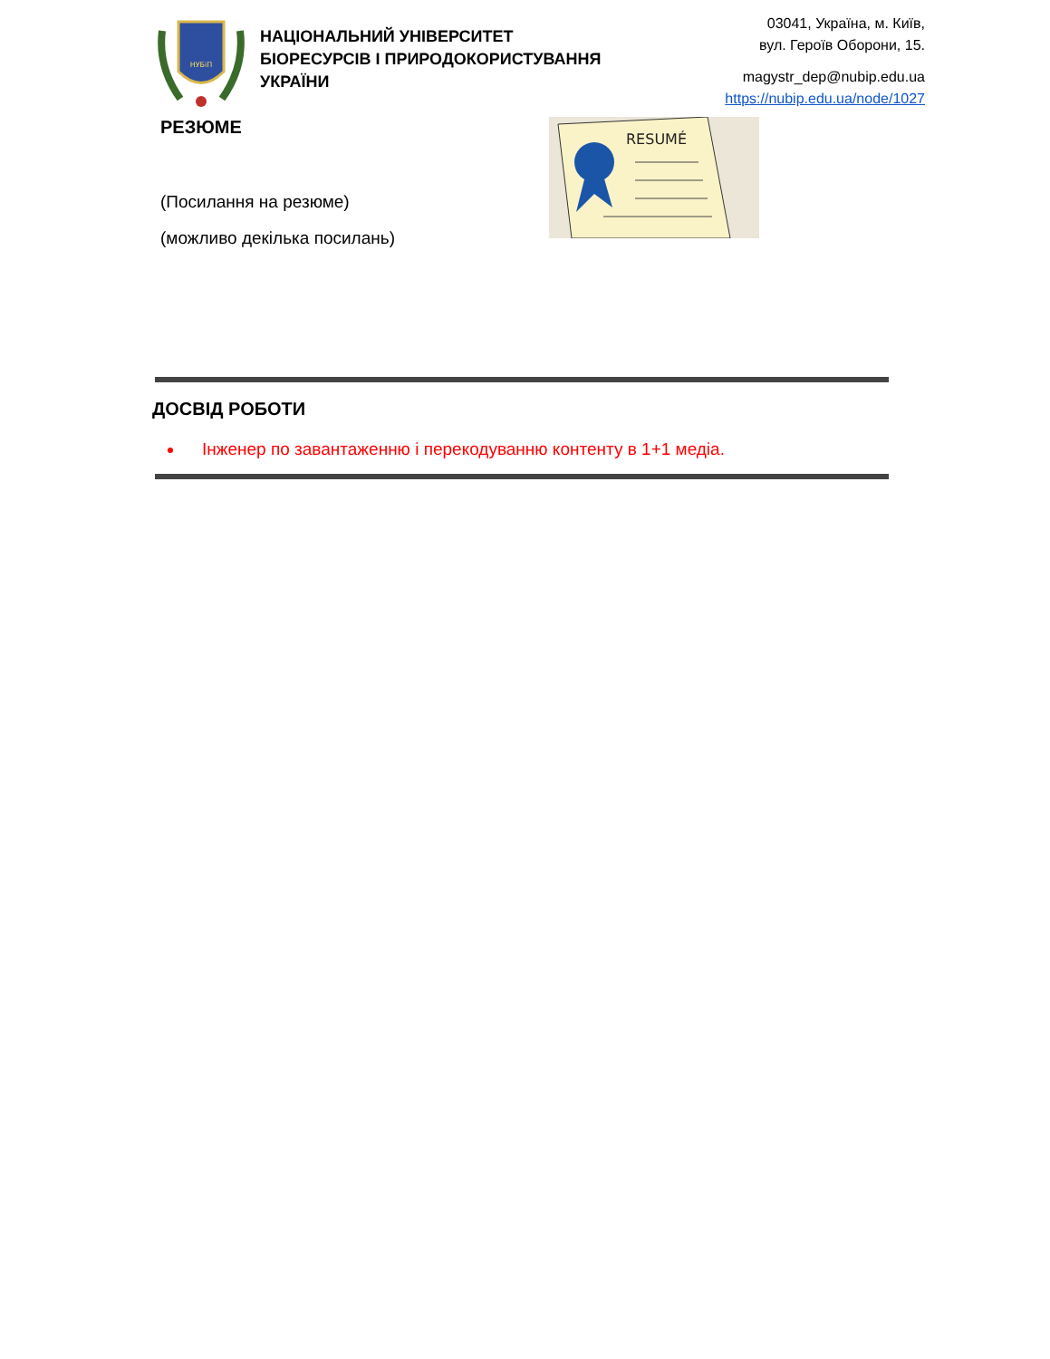НУБіП
НАЦІОНАЛЬНИЙ УНІВЕРСИТЕТ
БІОРЕСУРСІВ І ПРИРОДОКОРИСТУВАННЯ
УКРАЇНИ
03041, Україна, м. Київ,
вул. Героїв Оборони, 15.
magystr_dep@nubip.edu.ua
https://nubip.edu.ua/node/1027
РЕЗЮМЕ
(Посилання на резюме)
(можливо декілька посилань)
RESUMÉ
ДОСВІД РОБОТИ
Інженер по завантаженню і перекодуванню контенту в 1+1 медіа.